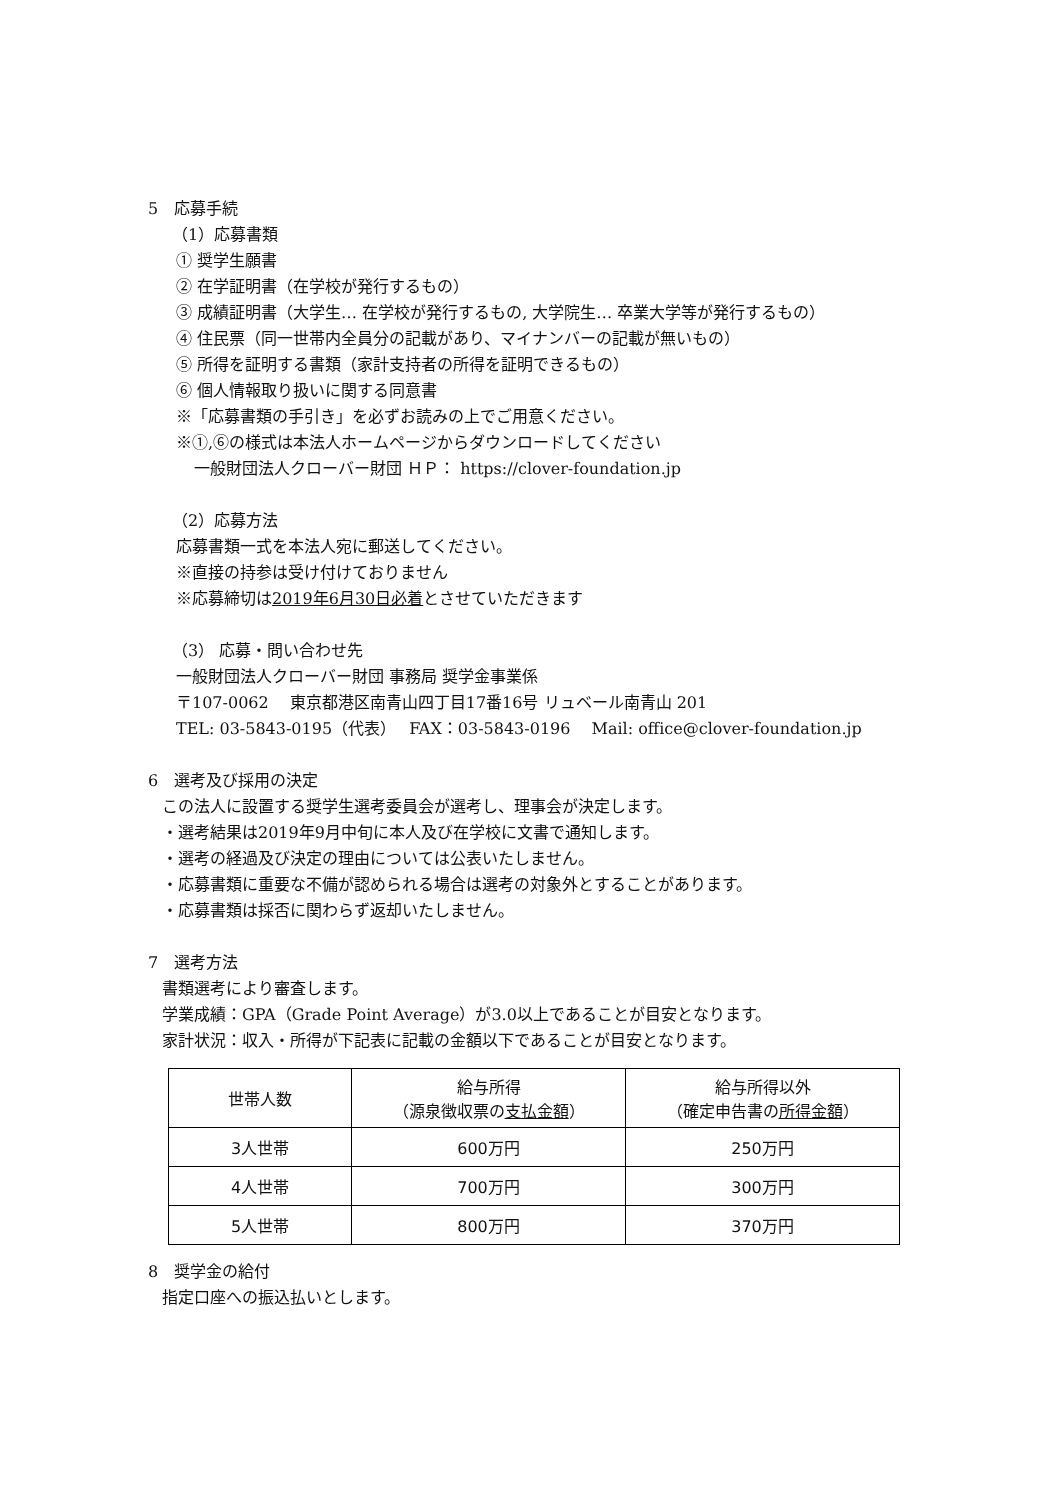5　応募手続
（1）応募書類
① 奨学生願書
② 在学証明書（在学校が発行するもの）
③ 成績証明書（大学生… 在学校が発行するもの, 大学院生… 卒業大学等が発行するもの）
④ 住民票（同一世帯内全員分の記載があり、マイナンバーの記載が無いもの）
⑤ 所得を証明する書類（家計支持者の所得を証明できるもの）
⑥ 個人情報取り扱いに関する同意書
※「応募書類の手引き」を必ずお読みの上でご用意ください。
※①,⑥の様式は本法人ホームページからダウンロードしてください
一般財団法人クローバー財団 ＨＰ： https://clover-foundation.jp
（2）応募方法
応募書類一式を本法人宛に郵送してください。
※直接の持参は受け付けておりません
※応募締切は2019年6月30日必着とさせていただきます
（3） 応募・問い合わせ先
一般財団法人クローバー財団 事務局 奨学金事業係
〒107-0062　 東京都港区南青山四丁目17番16号 リュベール南青山 201
TEL: 03-5843-0195（代表）　 FAX：03-5843-0196　 Mail: office@clover-foundation.jp
6　選考及び採用の決定
この法人に設置する奨学生選考委員会が選考し、理事会が決定します。
・選考結果は2019年9月中旬に本人及び在学校に文書で通知します。
・選考の経過及び決定の理由については公表いたしません。
・応募書類に重要な不備が認められる場合は選考の対象外とすることがあります。
・応募書類は採否に関わらず返却いたしません。
7　選考方法
書類選考により審査します。
学業成績：GPA（Grade Point Average）が3.0以上であることが目安となります。
家計状況：収入・所得が下記表に記載の金額以下であることが目安となります。
| 世帯人数 | 給与所得 （源泉徴収票の 支払金額 ） | 給与所得以外 （確定申告書の 所得金額 ） |
| --- | --- | --- |
| 3人世帯 | 600万円 | 250万円 |
| 4人世帯 | 700万円 | 300万円 |
| 5人世帯 | 800万円 | 370万円 |
8　奨学金の給付
指定口座への振込払いとします。